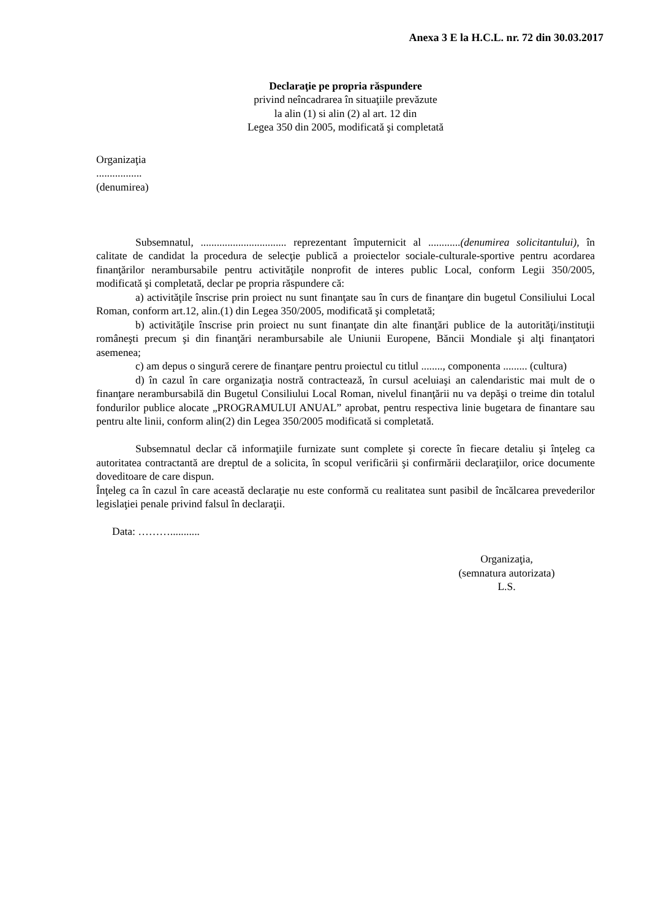Anexa 3 E la H.C.L. nr. 72 din 30.03.2017
Declaraţie pe propria răspundere
privind neîncadrarea în situaţiile prevăzute
la alin (1) si alin (2) al art. 12 din
Legea 350 din 2005, modificată şi completată
Organizaţia
.................
(denumirea)
Subsemnatul, ................................ reprezentant împuternicit al ............(denumirea solicitantului), în calitate de candidat la procedura de selecţie publică a proiectelor sociale-culturale-sportive pentru acordarea finanţărilor nerambursabile pentru activităţile nonprofit de interes public Local, conform Legii 350/2005, modificată şi completată, declar pe propria răspundere că:
a) activităţile înscrise prin proiect nu sunt finanţate sau în curs de finanţare din bugetul Consiliului Local Roman, conform art.12, alin.(1) din Legea 350/2005, modificată şi completată;
b) activităţile înscrise prin proiect nu sunt finanţate din alte finanţări publice de la autorităţi/instituţii româneşti precum şi din finanţări nerambursabile ale Uniunii Europene, Băncii Mondiale şi alţi finanţatori asemenea;
c) am depus o singură cerere de finanţare pentru proiectul cu titlul ........, componenta ......... (cultura)
d) în cazul în care organizaţia nostră contractează, în cursul aceluiaşi an calendaristic mai mult de o finanţare nerambursabilă din Bugetul Consiliului Local Roman, nivelul finanţării nu va depăşi o treime din totalul fondurilor publice alocate „PROGRAMULUI ANUAL” aprobat, pentru respectiva linie bugetara de finantare sau pentru alte linii, conform alin(2) din Legea 350/2005 modificată si completată.
Subsemnatul declar că informaţiile furnizate sunt complete şi corecte în fiecare detaliu şi înţeleg ca autoritatea contractantă are dreptul de a solicita, în scopul verificării şi confirmării declaraţiilor, orice documente doveditoare de care dispun.
Înţeleg ca în cazul în care această declaraţie nu este conformă cu realitatea sunt pasibil de încălcarea prevederilor legislaţiei penale privind falsul în declaraţii.
Data: ………...........
Organizaţia,
(semnatura autorizata)
L.S.